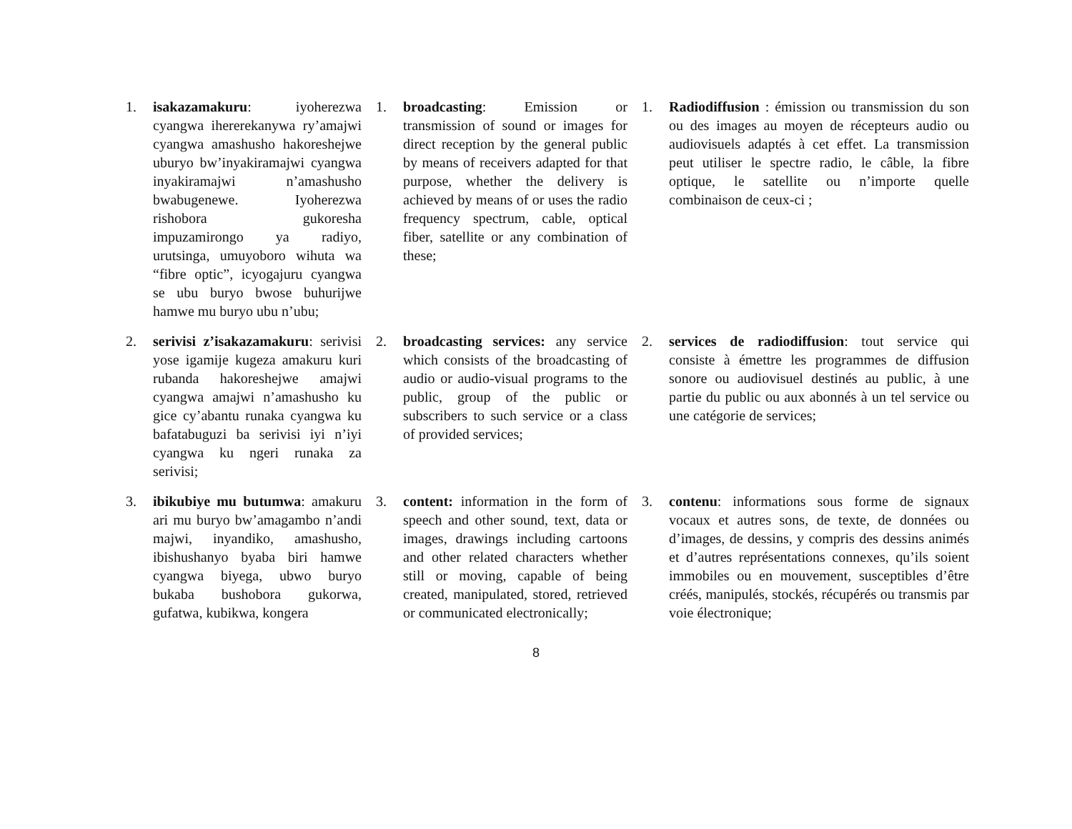1. isakazamakuru: iyoherezwa cyangwa ihererekanywa ry’amajwi cyangwa amashusho hakoreshejwe uburyo bw’inyakiramajwi cyangwa inyakiramajwi n’amashusho bwabugenewe. Iyoherezwa rishobora gukoresha impuzamirongo ya radiyo, urutsinga, umuyoboro wihuta wa “fibre optic”, icyogajuru cyangwa se ubu buryo bwose buhurijwe hamwe mu buryo ubu n’ubu;
1. broadcasting: Emission or transmission of sound or images for direct reception by the general public by means of receivers adapted for that purpose, whether the delivery is achieved by means of or uses the radio frequency spectrum, cable, optical fiber, satellite or any combination of these;
1. Radiodiffusion : émission ou transmission du son ou des images au moyen de récepteurs audio ou audiovisuels adaptés à cet effet. La transmission peut utiliser le spectre radio, le câble, la fibre optique, le satellite ou n’importe quelle combinaison de ceux-ci ;
2. serivisi z’isakazamakuru: serivisi yose igamije kugeza amakuru kuri rubanda hakoreshejwe amajwi cyangwa amajwi n’amashusho ku gice cy’abantu runaka cyangwa ku bafatabuguzi ba serivisi iyi n’iyi cyangwa ku ngeri runaka za serivisi;
2. broadcasting services: any service which consists of the broadcasting of audio or audio-visual programs to the public, group of the public or subscribers to such service or a class of provided services;
2. services de radiodiffusion: tout service qui consiste à émettre les programmes de diffusion sonore ou audiovisuel destinés au public, à une partie du public ou aux abonnés à un tel service ou une catégorie de services;
3. ibikubiye mu butumwa: amakuru ari mu buryo bw’amagambo n’andi majwi, inyandiko, amashusho, ibishushanyo byaba biri hamwe cyangwa biyega, ubwo buryo bukaba bushobora gukorwa, gufatwa, kubikwa, kongera
3. content: information in the form of speech and other sound, text, data or images, drawings including cartoons and other related characters whether still or moving, capable of being created, manipulated, stored, retrieved or communicated electronically;
3. contenu: informations sous forme de signaux vocaux et autres sons, de texte, de données ou d’images, de dessins, y compris des dessins animés et d’autres représentations connexes, qu’ils soient immobiles ou en mouvement, susceptibles d’être créés, manipulés, stockés, récupérés ou transmis par voie électronique;
8